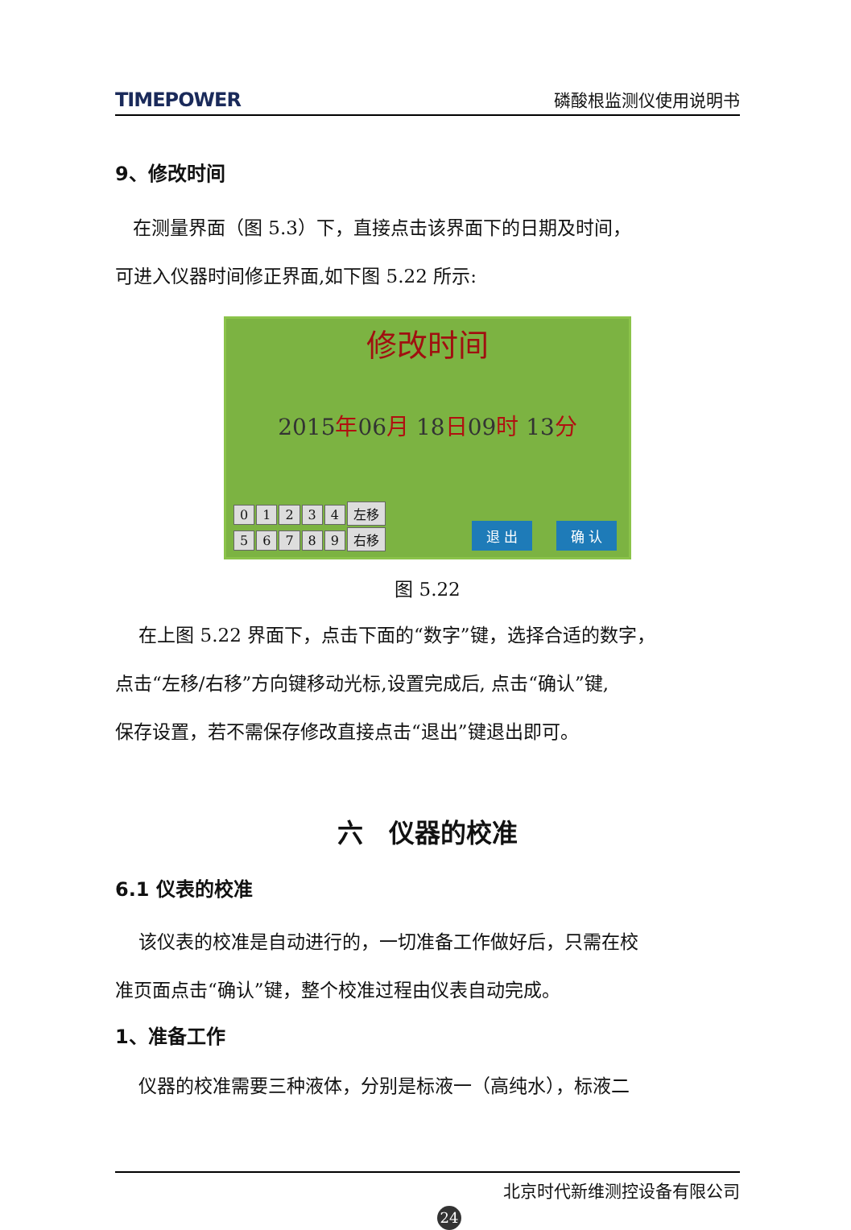TIMEPOWER 磷酸根监测仪使用说明书
9、修改时间
在测量界面（图 5.3）下，直接点击该界面下的日期及时间，
可进入仪器时间修正界面,如下图 5.22 所示:
修改时间
2015年06月 18日09时 13分
01234 左移
56789 右移
退 出 确 认
图 5.22
在上图 5.22 界面下，点击下面的“数字”键，选择合适的数字，
点击“左移/右移”方向键移动光标,设置完成后, 点击“确认”键,
保存设置，若不需保存修改直接点击“退出”键退出即可。
六　仪器的校准
6.1 仪表的校准
该仪表的校准是自动进行的，一切准备工作做好后，只需在校
准页面点击“确认”键，整个校准过程由仪表自动完成。
1、准备工作
仪器的校准需要三种液体，分别是标液一（高纯水），标液二
北京时代新维测控设备有限公司
24